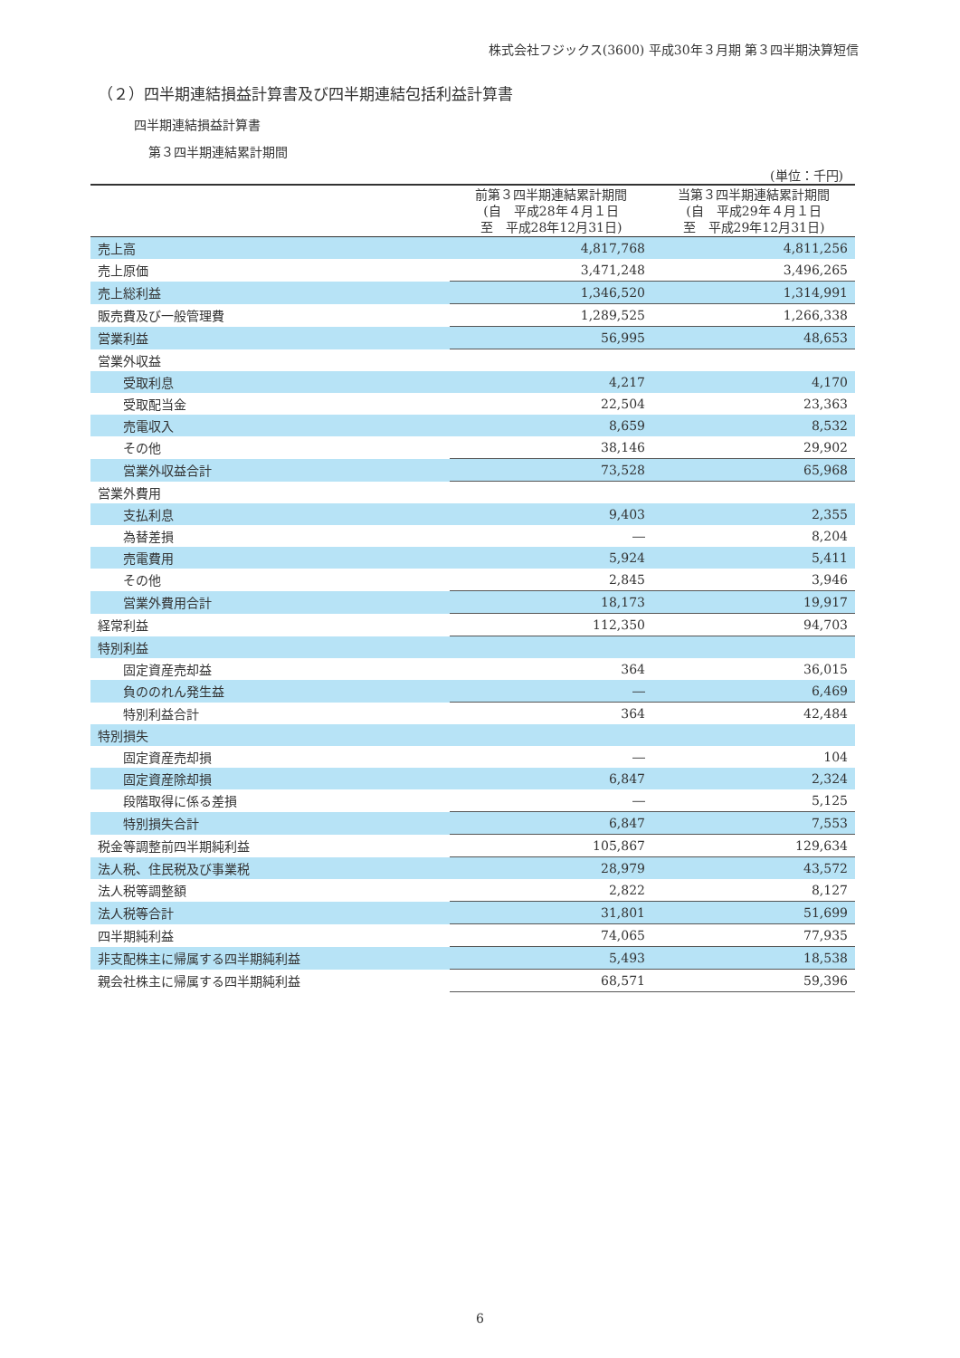株式会社フジックス(3600) 平成30年３月期 第３四半期決算短信
（２）四半期連結損益計算書及び四半期連結包括利益計算書
四半期連結損益計算書
第３四半期連結累計期間
(単位：千円)
| | 前第３四半期連結累計期間 (自 平成28年４月１日 至 平成28年12月31日) | 当第３四半期連結累計期間 (自 平成29年４月１日 至 平成29年12月31日) |
| --- | --- | --- |
| 売上高 | 4,817,768 | 4,811,256 |
| 売上原価 | 3,471,248 | 3,496,265 |
| 売上総利益 | 1,346,520 | 1,314,991 |
| 販売費及び一般管理費 | 1,289,525 | 1,266,338 |
| 営業利益 | 56,995 | 48,653 |
| 営業外収益 | | |
| 受取利息 | 4,217 | 4,170 |
| 受取配当金 | 22,504 | 23,363 |
| 売電収入 | 8,659 | 8,532 |
| その他 | 38,146 | 29,902 |
| 営業外収益合計 | 73,528 | 65,968 |
| 営業外費用 | | |
| 支払利息 | 9,403 | 2,355 |
| 為替差損 | ― | 8,204 |
| 売電費用 | 5,924 | 5,411 |
| その他 | 2,845 | 3,946 |
| 営業外費用合計 | 18,173 | 19,917 |
| 経常利益 | 112,350 | 94,703 |
| 特別利益 | | |
| 固定資産売却益 | 364 | 36,015 |
| 負ののれん発生益 | ― | 6,469 |
| 特別利益合計 | 364 | 42,484 |
| 特別損失 | | |
| 固定資産売却損 | ― | 104 |
| 固定資産除却損 | 6,847 | 2,324 |
| 段階取得に係る差損 | ― | 5,125 |
| 特別損失合計 | 6,847 | 7,553 |
| 税金等調整前四半期純利益 | 105,867 | 129,634 |
| 法人税、住民税及び事業税 | 28,979 | 43,572 |
| 法人税等調整額 | 2,822 | 8,127 |
| 法人税等合計 | 31,801 | 51,699 |
| 四半期純利益 | 74,065 | 77,935 |
| 非支配株主に帰属する四半期純利益 | 5,493 | 18,538 |
| 親会社株主に帰属する四半期純利益 | 68,571 | 59,396 |
6